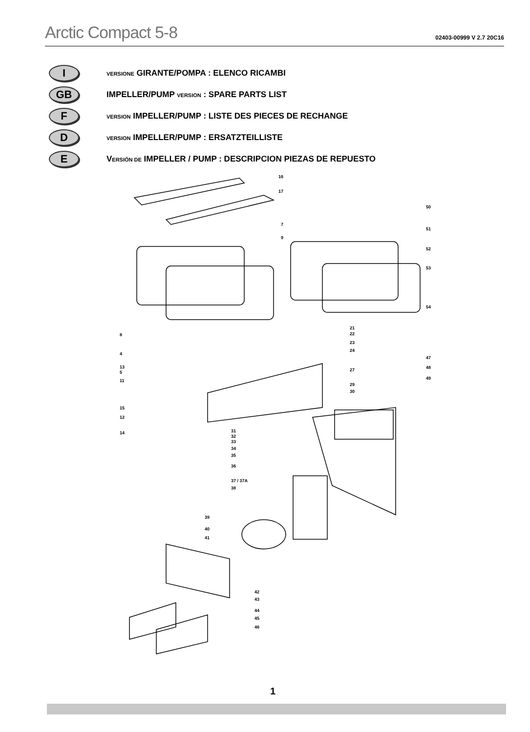Arctic Compact 5-8
02403-00999 V 2.7 20C16
I
VERSIONE GIRANTE/POMPA : ELENCO RICAMBI
GB
IMPELLER/PUMP VERSION : SPARE PARTS LIST
F
VERSION IMPELLER/PUMP : LISTE DES PIECES DE RECHANGE
D
VERSION IMPELLER/PUMP : ERSATZTEILLISTE
E
VERSIÓN DE IMPELLER / PUMP : DESCRIPCION PIEZAS DE REPUESTO
16
17
7
9
50
51
52
53
54
8
4
13
5
11
15
12
14
21
22
23
24
27
29
30
47
48
49
31
32
33
34
35
36
37 / 37A
38
39
40
41
42
43
44
45
46
1